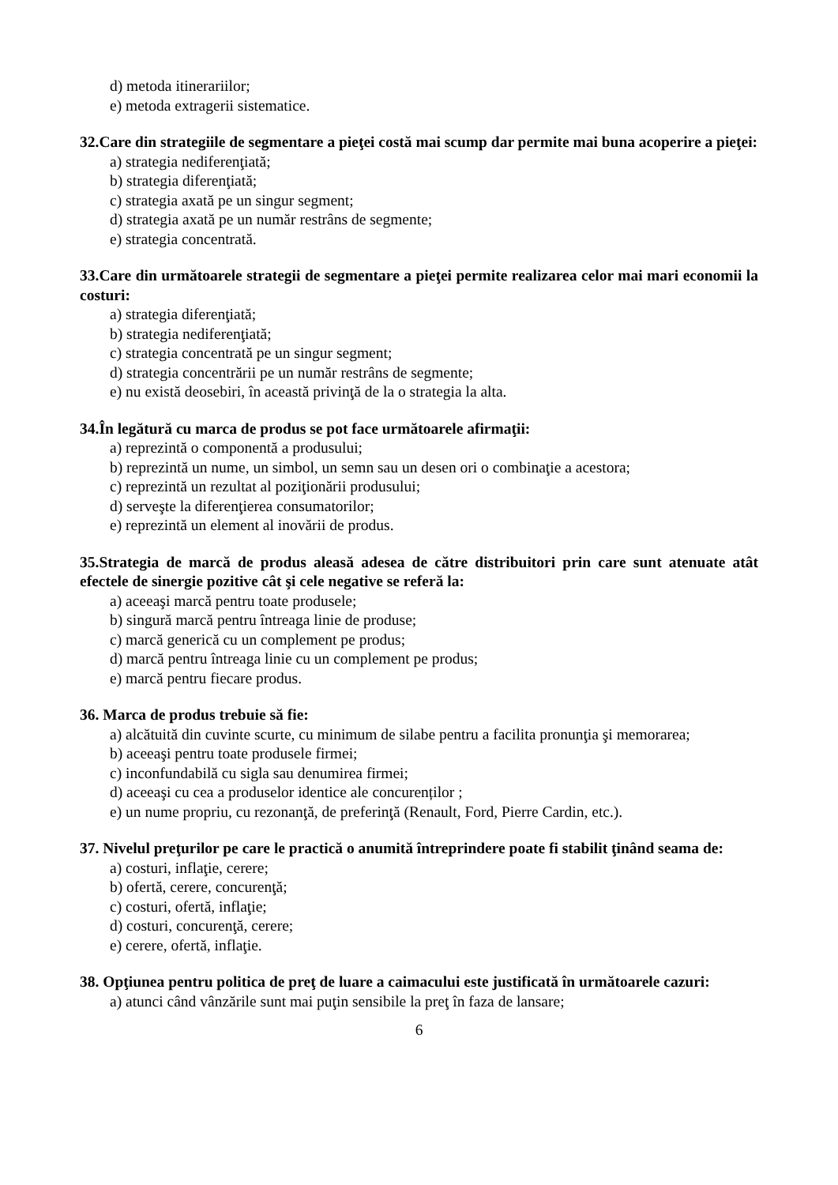d) metoda itinerariilor;
e) metoda extragerii sistematice.
32.Care din strategiile de segmentare a pieţei costă mai scump dar permite mai buna acoperire a pieţei:
a) strategia nediferenţiată;
b) strategia diferenţiată;
c) strategia axată pe un singur segment;
d) strategia axată pe un număr restrâns de segmente;
e) strategia concentrată.
33.Care din următoarele strategii de segmentare a pieţei permite realizarea celor mai mari economii la costuri:
a) strategia diferenţiată;
b) strategia nediferenţiată;
c) strategia concentrată pe un singur segment;
d) strategia concentrării pe un număr restrâns de segmente;
e) nu există deosebiri, în această privinţă de la o strategia la alta.
34.În legătură cu marca de produs se pot face următoarele afirmaţii:
a) reprezintă o componentă a produsului;
b) reprezintă un nume, un simbol, un semn sau un desen ori o combinaţie a acestora;
c) reprezintă un rezultat al poziţionării produsului;
d) serveşte la diferenţierea consumatorilor;
e) reprezintă un element al inovării de produs.
35.Strategia de marcă de produs aleasă adesea de către distribuitori prin care sunt atenuate atât efectele de sinergie pozitive cât şi cele negative se referă la:
a) aceeaşi marcă pentru toate produsele;
b) singură marcă pentru întreaga linie de produse;
c) marcă generică cu un complement pe produs;
d) marcă pentru întreaga linie cu un complement pe produs;
e) marcă pentru fiecare produs.
36. Marca de produs trebuie să fie:
a) alcătuită din cuvinte scurte, cu minimum de silabe pentru a facilita pronunţia şi memorarea;
b) aceeaşi pentru toate produsele firmei;
c) inconfundabilă cu sigla sau denumirea firmei;
d) aceeaşi cu cea a produselor identice ale concurenților ;
e) un nume propriu, cu rezonanţă, de preferinţă (Renault, Ford, Pierre Cardin, etc.).
37. Nivelul preţurilor pe care le practică o anumită întreprindere poate fi stabilit ţinând seama de:
a) costuri, inflaţie, cerere;
b) ofertă, cerere, concurenţă;
c) costuri, ofertă, inflaţie;
d) costuri, concurenţă, cerere;
e) cerere, ofertă, inflaţie.
38. Opţiunea pentru politica de preţ de luare a caimacului este justificată în următoarele cazuri:
a) atunci când vânzările sunt mai puţin sensibile la preţ în faza de lansare;
6